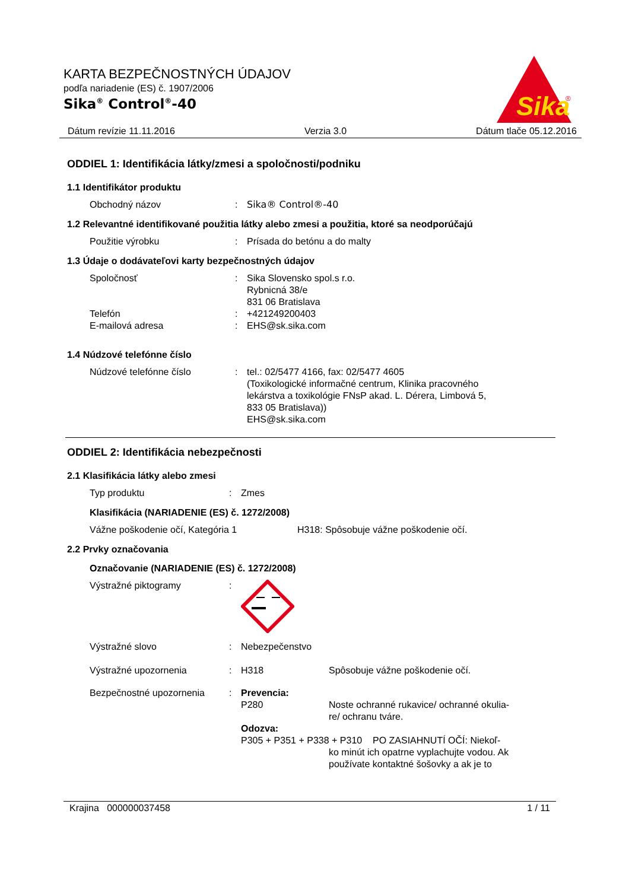KARTA BEZPEČNOSTNÝCH ÚDAJOV
podľa nariadenie (ES) č. 1907/2006
Sika<sup>®</sup> Control<sup>®</sup>-40
Sika
®
Dátum revízie 11.11.2016 Verzia 3.0 Dátum tlače 05.12.2016
ODDIEL 1: Identifikácia látky/zmesi a spoločnosti/podniku
1.1 Identifikátor produktu
Obchodný názov : Sika® Control®-40
1.2 Relevantné identifikované použitia látky alebo zmesi a použitia, ktoré sa neodporúčajú
Použitie výrobku : Prísada do betónu a do malty
1.3 Údaje o dodávateľovi karty bezpečnostných údajov
Spoločnosť : Sika Slovensko spol.s r.o.
Rybnicná 38/e
831 06 Bratislava
Telefón : +421249200403
E-mailová adresa : EHS@sk.sika.com
1.4 Núdzové telefónne číslo
Núdzové telefónne číslo : tel.: 02/5477 4166, fax: 02/5477 4605
(Toxikologické informačné centrum, Klinika pracovného
lekárstva a toxikológie FNsP akad. L. Dérera, Limbová 5,
833 05 Bratislava))
EHS@sk.sika.com
ODDIEL 2: Identifikácia nebezpečnosti
2.1 Klasifikácia látky alebo zmesi
Typ produktu : Zmes
Klasifikácia (NARIADENIE (ES) č. 1272/2008)
Vážne poškodenie očí, Kategória 1 H318: Spôsobuje vážne poškodenie očí.
2.2 Prvky označovania
Označovanie (NARIADENIE (ES) č. 1272/2008)
Výstražné piktogramy :
Výstražné slovo : Nebezpečenstvo
Výstražné upozornenia : H318 Spôsobuje vážne poškodenie očí.
Bezpečnostné upozornenia : Prevencia:
P280 Noste ochranné rukavice/ ochranné okulia-
re/ ochranu tváre.
Odozva:
P305 + P351 + P338 + P310 PO ZASIAHNUTÍ OČÍ: Niekoľ-
ko minút ich opatrne vyplachujte vodou. Ak
používate kontaktné šošovky a ak je to
Krajina 000000037458 1 / 11